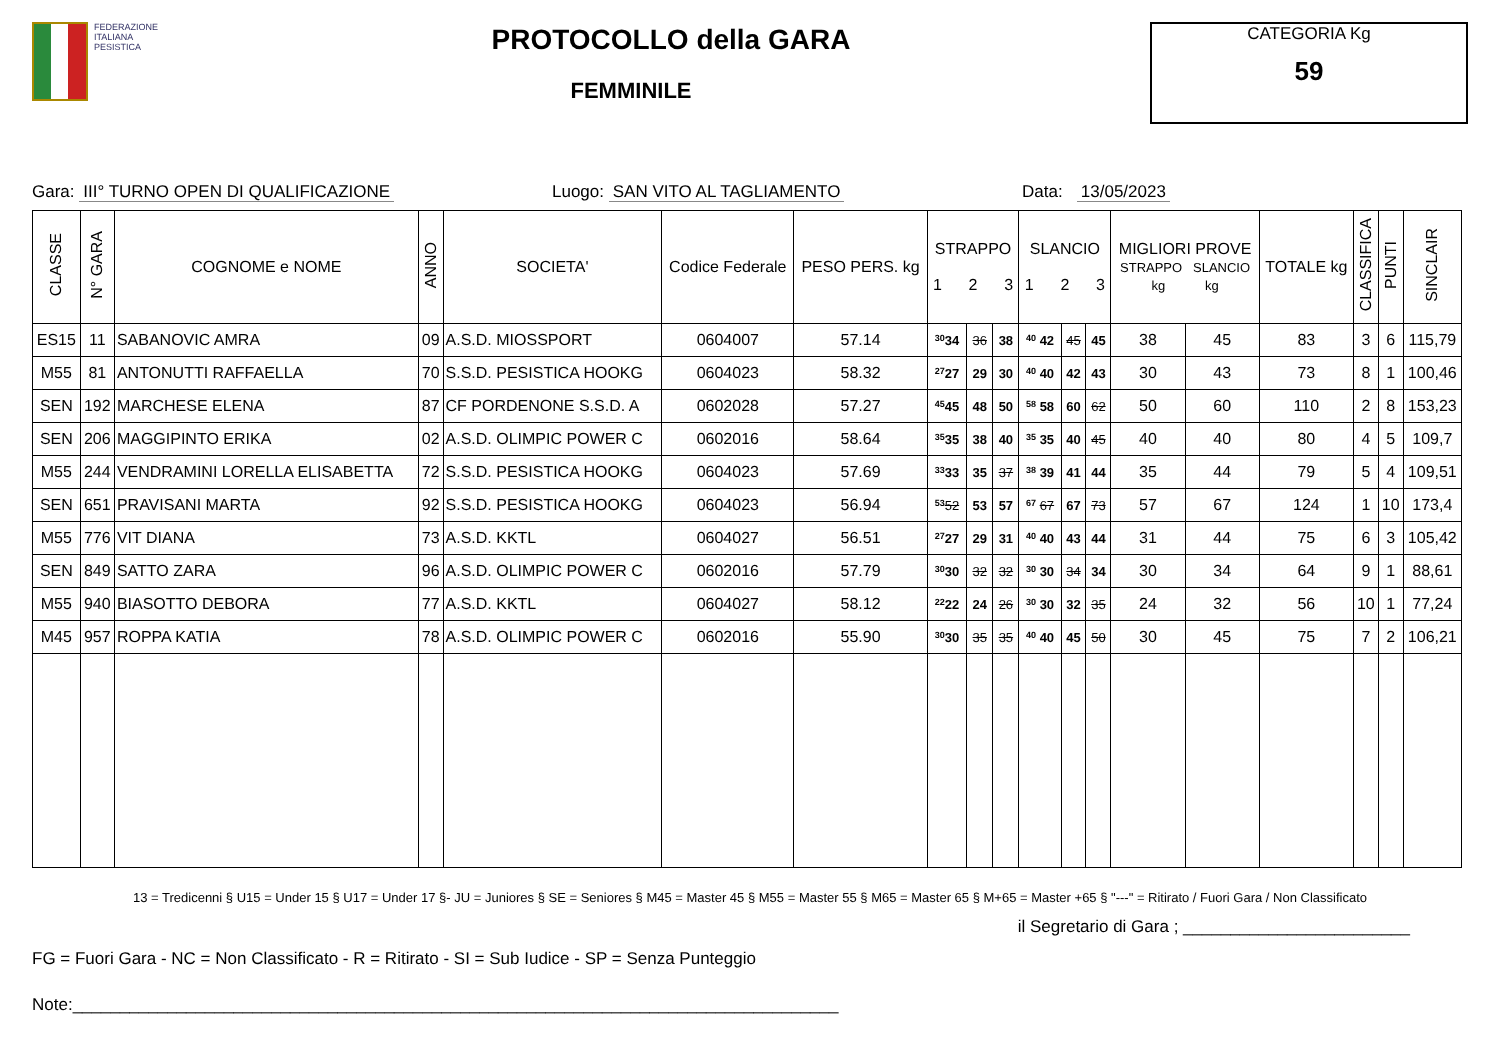FEDERAZIONE
ITALIANA
PESISTICA
PROTOCOLLO della GARA
FEMMINILE
CATEGORIA Kg
59
Gara: III° TURNO OPEN DI QUALIFICAZIONE Luogo: SAN VITO AL TAGLIAMENTO Data: 13/05/2023
| CLASSE | N° GARA | COGNOME e NOME | ANNO | SOCIETA' | Codice Federale | PESO PERS. kg | STRAPPO 1 2 3 | | | SLANCIO 1 2 3 | | | MIGLIORI PROVE STRAPPO SLANCIO kg kg | | TOTALE kg | CLASSIFICA | PUNTI | SINCLAIR |
| --- | --- | --- | --- | --- | --- | --- | --- | --- | --- | --- | --- | --- | --- | --- | --- | --- | --- | --- |
| ES15 | 11 | SABANOVIC AMRA | 09 | A.S.D. MIOSSPORT | 0604007 | 57.14 | 30 34 | 36 | 38 | 40 42 | 45 | 45 | 38 | 45 | 83 | 3 | 6 | 115,79 |
| M55 | 81 | ANTONUTTI RAFFAELLA | 70 | S.S.D. PESISTICA HOOKG | 0604023 | 58.32 | 27 27 | 29 | 30 | 40 40 | 42 | 43 | 30 | 43 | 73 | 8 | 1 | 100,46 |
| SEN | 192 | MARCHESE ELENA | 87 | CF PORDENONE S.S.D. A | 0602028 | 57.27 | 45 45 | 48 | 50 | 58 58 | 60 | 62 | 50 | 60 | 110 | 2 | 8 | 153,23 |
| SEN | 206 | MAGGIPINTO ERIKA | 02 | A.S.D. OLIMPIC POWER C | 0602016 | 58.64 | 35 35 | 38 | 40 | 35 35 | 40 | 45 | 40 | 40 | 80 | 4 | 5 | 109,7 |
| M55 | 244 | VENDRAMINI LORELLA ELISABETTA | 72 | S.S.D. PESISTICA HOOKG | 0604023 | 57.69 | 33 33 | 35 | 37 | 38 39 | 41 | 44 | 35 | 44 | 79 | 5 | 4 | 109,51 |
| SEN | 651 | PRAVISANI MARTA | 92 | S.S.D. PESISTICA HOOKG | 0604023 | 56.94 | 53 52 | 53 | 57 | 67 67 | 67 | 73 | 57 | 67 | 124 | 1 | 10 | 173,4 |
| M55 | 776 | VIT DIANA | 73 | A.S.D. KKTL | 0604027 | 56.51 | 27 27 | 29 | 31 | 40 40 | 43 | 44 | 31 | 44 | 75 | 6 | 3 | 105,42 |
| SEN | 849 | SATTO ZARA | 96 | A.S.D. OLIMPIC POWER C | 0602016 | 57.79 | 30 30 | 32 | 32 | 30 30 | 34 | 34 | 30 | 34 | 64 | 9 | 1 | 88,61 |
| M55 | 940 | BIASOTTO DEBORA | 77 | A.S.D. KKTL | 0604027 | 58.12 | 22 22 | 24 | 26 | 30 30 | 32 | 35 | 24 | 32 | 56 | 10 | 1 | 77,24 |
| M45 | 957 | ROPPA KATIA | 78 | A.S.D. OLIMPIC POWER C | 0602016 | 55.90 | 30 30 | 35 | 35 | 40 40 | 45 | 50 | 30 | 45 | 75 | 7 | 2 | 106,21 |
13 = Tredicenni § U15 = Under 15 § U17 = Under 17 §- JU = Juniores § SE = Seniores § M45 = Master 45 § M55 = Master 55 § M65 = Master 65 § M+65 = Master +65 § "---" = Ritirato / Fuori Gara / Non Classificato
il Segretario di Gara ; ________________________
FG = Fuori Gara - NC = Non Classificato - R = Ritirato - SI = Sub Iudice - SP = Senza Punteggio
Note:_________________________________________________________________________________